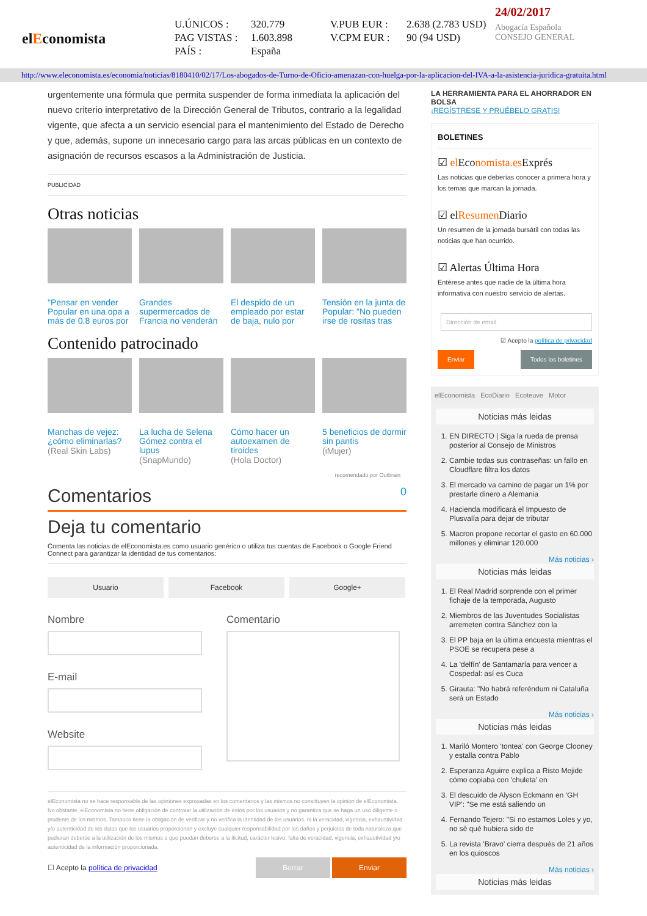elEconomista
U.ÚNICOS : 320.779 V.PUB EUR : 2.638 (2.783 USD) PAG VISTAS : 1.603.898 V.CPM EUR : 90 (94 USD) PAÍS : España
24/02/2017
Abogacía Española
CONSEJO GENERAL
http://www.eleconomista.es/economia/noticias/8180410/02/17/Los-abogados-de-Turno-de-Oficio-amenazan-con-huelga-por-la-aplicacion-del-IVA-a-la-asistencia-juridica-gratuita.html
urgentemente una fórmula que permita suspender de forma inmediata la aplicación del nuevo criterio interpretativo de la Dirección General de Tributos, contrario a la legalidad vigente, que afecta a un servicio esencial para el mantenimiento del Estado de Derecho y que, además, supone un innecesario cargo para las arcas públicas en un contexto de asignación de recursos escasos a la Administración de Justicia.
PUBLICIDAD
Otras noticias
"Pensar en vender Popular en una opa a más de 0,8 euros por
Grandes supermercados de Francia no venderán
El despido de un empleado por estar de baja, nulo por
Tensión en la junta de Popular: "No pueden irse de rositas tras
Contenido patrocinado
Manchas de vejez: ¿cómo eliminarlas?
(Real Skin Labs)
La lucha de Selena Gómez contra el lupus
(SnapMundo)
Cómo hacer un autoexamen de tiroides
(Hola Doctor)
5 beneficios de dormir sin pantis
(iMujer)
recomendado por Outbrain
Comentarios 0
Deja tu comentario
Comenta las noticias de elEconomista.es como usuario genérico o utiliza tus cuentas de Facebook o Google Friend Connect para garantizar la identidad de tus comentarios:
Usuario Facebook Google+
Nombre
E-mail
Website
Comentario
elEconomista no se hace responsable de las opiniones expresadas en los comentarios y las mismos no constituyen la opinión de elEconomista. No obstante, elEconomista no tiene obligación de controlar la utilización de éstos por los usuarios y no garantiza que se haga un uso diligente o prudente de los mismos. Tampoco tiene la obligación de verificar y no verifica la identidad de los usuarios, ni la veracidad, vigencia, exhaustividad y/o autenticidad de los datos que los usuarios proporcionan y excluye cualquier responsabilidad por los daños y perjuicios de toda naturaleza que pudieran deberse a la utilización de los mismos o que puedan deberse a la ilicitud, carácter lesivo, falta de veracidad, vigencia, exhaustividad y/o autenticidad de la información proporcionada.
☐ Acepto la política de privacidad Borrar Enviar
LA HERRAMIENTA PARA EL AHORRADOR EN BOLSA
¡REGÍSTRESE Y PRUÉBELO GRATIS!
BOLETINES
☑ el Economista.es Exprés
Las noticias que deberías conocer a primera hora y los temas que marcan la jornada.
☑ elResumen Diario
Un resumen de la jornada bursátil con todas las noticias que han ocurrido.
☑ Alertas Última Hora
Entérese antes que nadie de la última hora informativa con nuestro servicio de alertas.
Dirección de email
☑ Acepto la política de privacidad
Enviar Todos los boletines
elEconomista EcoDiario Ecoteuve Motor
Noticias más leidas
1. EN DIRECTO | Siga la rueda de prensa posterior al Consejo de Ministros
2. Cambie todas sus contraseñas: un fallo en Cloudflare filtra los datos
3. El mercado va camino de pagar un 1% por prestarle dinero a Alemania
4. Hacienda modificará el Impuesto de Plusvalía para dejar de tributar
5. Macron propone recortar el gasto en 60.000 millones y eliminar 120.000
Más noticias ›
Noticias más leidas
1. El Real Madrid sorprende con el primer fichaje de la temporada, Augusto
2. Miembros de las Juventudes Socialistas arremeten contra Sánchez con la
3. El PP baja en la última encuesta mientras el PSOE se recupera pese a
4. La 'delfín' de Santamaría para vencer a Cospedal: así es Cuca
5. Girauta: "No habrá referéndum ni Cataluña será un Estado
Más noticias ›
Noticias más leidas
1. Mariló Montero 'tontea' con George Clooney y estalla contra Pablo
2. Esperanza Aguirre explica a Risto Mejide cómo copiaba con 'chuleta' en
3. El descuido de Alyson Eckmann en 'GH VIP': "Se me está saliendo un
4. Fernando Tejero: "Si no estamos Loles y yo, no sé qué hubiera sido de
5. La revista 'Bravo' cierra después de 21 años en los quioscos
Más noticias ›
Noticias más leidas